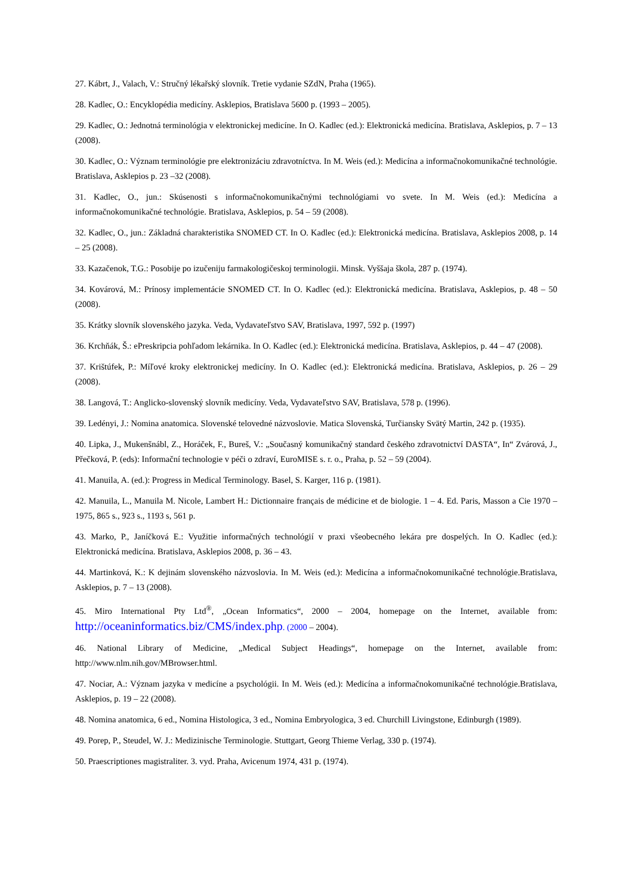27. Kábrt, J., Valach, V.: Stručný lékařský slovník. Tretie vydanie SZdN, Praha (1965).
28. Kadlec, O.: Encyklopédia medicíny. Asklepios, Bratislava 5600 p. (1993 – 2005).
29. Kadlec, O.: Jednotná terminológia v elektronickej medicíne. In O. Kadlec (ed.): Elektronická medicína. Bratislava, Asklepios, p. 7 – 13 (2008).
30. Kadlec, O.: Význam terminológie pre elektronizáciu zdravotníctva. In M. Weis (ed.): Medicína a informačnokomunikačné technológie. Bratislava, Asklepios p. 23 –32 (2008).
31. Kadlec, O., jun.: Skúsenosti s informačnokomunikačnými technológiami vo svete. In M. Weis (ed.): Medicína a informačnokomunikačné technológie. Bratislava, Asklepios, p. 54 – 59 (2008).
32. Kadlec, O., jun.: Základná charakteristika SNOMED CT. In O. Kadlec (ed.): Elektronická medicína. Bratislava, Asklepios 2008, p. 14 – 25 (2008).
33. Kazačenok, T.G.: Posobije po izučeniju farmakologičeskoj terminologii. Minsk. Vyššaja škola, 287 p. (1974).
34. Kovárová, M.: Prínosy implementácie SNOMED CT. In O. Kadlec (ed.): Elektronická medicína. Bratislava, Asklepios, p. 48 – 50 (2008).
35. Krátky slovník slovenského jazyka. Veda, Vydavateľstvo SAV, Bratislava, 1997, 592 p. (1997)
36. Krchňák, Š.: ePreskripcia pohľadom lekárnika. In O. Kadlec (ed.): Elektronická medicína. Bratislava, Asklepios, p. 44 – 47 (2008).
37. Krištúfek, P.: Míľové kroky elektronickej medicíny. In O. Kadlec (ed.): Elektronická medicína. Bratislava, Asklepios, p. 26 – 29 (2008).
38. Langová, T.: Anglicko-slovenský slovník medicíny. Veda, Vydavateľstvo SAV, Bratislava, 578 p. (1996).
39. Ledényi, J.: Nomina anatomica. Slovenské telovedné názvoslovie. Matica Slovenská, Turčiansky Svätý Martin, 242 p. (1935).
40. Lipka, J., Mukenšnábl, Z., Horáček, F., Bureš, V.: „Současný komunikačný standard českého zdravotnictví DASTA“, In“ Zvárová, J., Přečková, P. (eds): Informační technologie v péči o zdraví, EuroMISE s. r. o., Praha, p. 52 – 59 (2004).
41. Manuila, A. (ed.): Progress in Medical Terminology. Basel, S. Karger, 116 p. (1981).
42. Manuila, L., Manuila M. Nicole, Lambert H.: Dictionnaire français de médicine et de biologie. 1 – 4. Ed. Paris, Masson a Cie 1970 – 1975, 865 s., 923 s., 1193 s, 561 p.
43. Marko, P., Janíčková E.: Využitie informačných technológií v praxi všeobecného lekára pre dospelých. In O. Kadlec (ed.): Elektronická medicína. Bratislava, Asklepios 2008, p. 36 – 43.
44. Martinková, K.: K dejinám slovenského názvoslovia. In M. Weis (ed.): Medicína a informačnokomunikačné technológie.Bratislava, Asklepios, p. 7 – 13 (2008).
45. Miro International Pty Ltd<sup>®</sup>, „Ocean Informatics“, 2000 – 2004, homepage on the Internet, available from: http://oceaninformatics.biz/CMS/index.php. (2000 – 2004).
46. National Library of Medicine, „Medical Subject Headings“, homepage on the Internet, available from: http://www.nlm.nih.gov/MBrowser.html.
47. Nociar, A.: Význam jazyka v medicíne a psychológii. In M. Weis (ed.): Medicína a informačnokomunikačné technológie.Bratislava, Asklepios, p. 19 – 22 (2008).
48. Nomina anatomica, 6 ed., Nomina Histologica, 3 ed., Nomina Embryologica, 3 ed. Churchill Livingstone, Edinburgh (1989).
49. Porep, P., Steudel, W. J.: Medizinische Terminologie. Stuttgart, Georg Thieme Verlag, 330 p. (1974).
50. Praescriptiones magistraliter. 3. vyd. Praha, Avicenum 1974, 431 p. (1974).